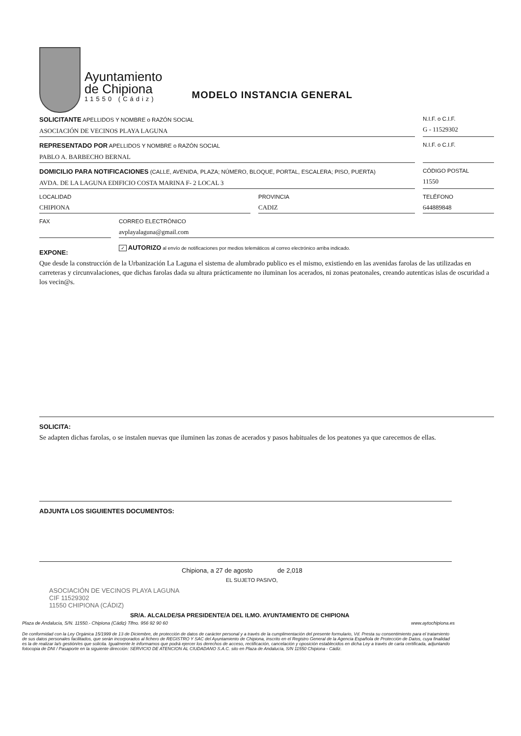Ayuntamiento
de Chipiona
11550 (Cádiz)
MODELO INSTANCIA GENERAL
SOLICITANTE APELLIDOS Y NOMBRE o RAZÓN SOCIAL
ASOCIACIÓN DE VECINOS PLAYA LAGUNA
N.I.F. o C.I.F.
G - 11529302
REPRESENTADO POR APELLIDOS Y NOMBRE o RAZÓN SOCIAL
PABLO A. BARBECHO BERNAL
N.I.F. o C.I.F.
DOMICILIO PARA NOTIFICACIONES (CALLE, AVENIDA, PLAZA; NÚMERO, BLOQUE, PORTAL, ESCALERA; PISO, PUERTA)
AVDA. DE LA LAGUNA EDIFICIO COSTA MARINA F- 2 LOCAL 3
CÓDIGO POSTAL
11550
LOCALIDAD
CHIPIONA
PROVINCIA
CADIZ
TELÉFONO
644889848
FAX CORREO ELECTRÓNICO
avplayalaguna@gmail.com
EXPONE:
✓ AUTORIZO al envío de notificaciones por medios telemáticos al correo electrónico arriba indicado.
Que desde la construcción de la Urbanización La Laguna el sistema de alumbrado publico es el mismo, existiendo en las avenidas farolas de las utilizadas en carreteras y circunvalaciones, que dichas farolas dada su altura prácticamente no iluminan los acerados, ni zonas peatonales, creando autenticas islas de oscuridad a los vecin@s.
SOLICITA:
Se adapten dichas farolas, o se instalen nuevas que iluminen las zonas de acerados y pasos habituales de los peatones ya que carecemos de ellas.
ADJUNTA LOS SIGUIENTES DOCUMENTOS:
Chipiona, a 27 de agosto de 2,018
EL SUJETO PASIVO,
ASOCIACIÓN DE VECINOS PLAYA LAGUNA
CIF 11529302
11550 CHIPIONA (CÁDIZ)
SR/A. ALCALDE/SA PRESIDENTE/A DEL ILMO. AYUNTAMIENTO DE CHIPIONA
Plaza de Andalucia, S/N. 11550.- Chipiona (Cádiz) Tlfno. 956 92 90 60 www.aytochipiona.es
De conformidad con la Ley Orgánica 15/1999 de 13 de Diciembre, de protección de datos de carácter personal y a través de la cumplimentación del presente formulario, Vd. Presta su consentimiento para el tratamiento de sus datos personales facilitados, que serán incorporados al fichero de REGISTRO Y SAC del Ayuntamiento de Chipiona, inscrito en el Registro General de la Agencia Española de Protección de Datos, cuya finalidad es la de realizar la/s gestión/es que solicita. Igualmente le informamos que podrá ejercer los derechos de acceso, rectificación, cancelación y oposición establecidos en dicha Ley a través de carta certificada, adjuntando fotocopia de DNI / Pasaporte en la siguiente dirección: SERVICIO DE ATENCION AL CIUDADANO S.A.C. sito en Plaza de Andalucía, S/N 11550 Chipiona - Cádiz.